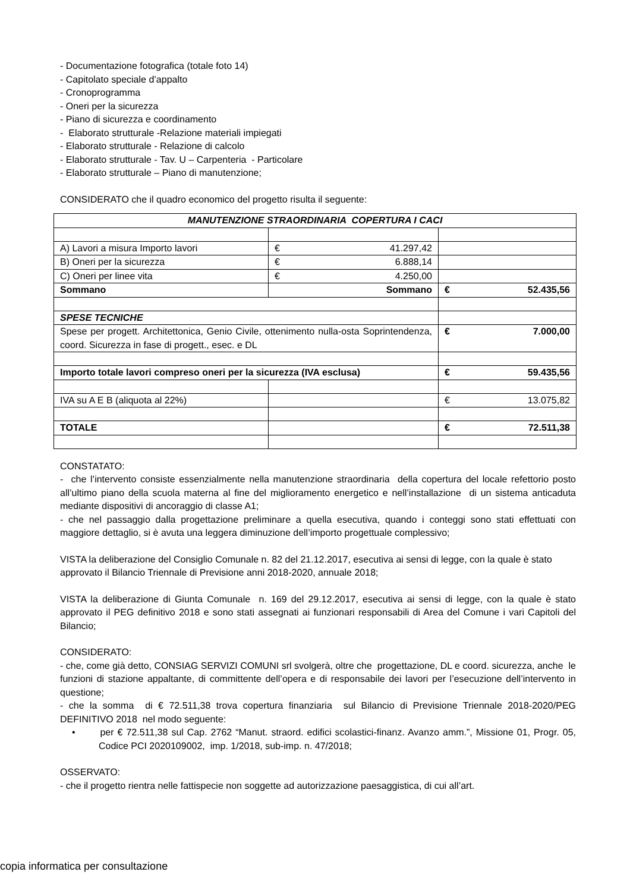- Documentazione fotografica (totale foto 14)
- Capitolato speciale d’appalto
- Cronoprogramma
- Oneri per la sicurezza
- Piano di sicurezza e coordinamento
- Elaborato strutturale -Relazione materiali impiegati
- Elaborato strutturale - Relazione di calcolo
- Elaborato strutturale - Tav. U – Carpenteria - Particolare
- Elaborato strutturale – Piano di manutenzione;
CONSIDERATO che il quadro economico del progetto risulta il seguente:
| MANUTENZIONE STRAORDINARIA COPERTURA I CACI | | |
| A) Lavori a misura Importo lavori | € 41.297,42 | |
| B) Oneri per la sicurezza | € 6.888,14 | |
| C) Oneri per linee vita | € 4.250,00 | |
| Sommano | Sommano | € 52.435,56 |
| SPESE TECNICHE | | |
| Spese per progett. Architettonica, Genio Civile, ottenimento nulla-osta Soprintendenza, coord. Sicurezza in fase di progett., esec. e DL | | € 7.000,00 |
| Importo totale lavori compreso oneri per la sicurezza (IVA esclusa) | | € 59.435,56 |
| IVA su A E B (aliquota al 22%) | | € 13.075,82 |
| TOTALE | | € 72.511,38 |
CONSTATATO:
- che l’intervento consiste essenzialmente nella manutenzione straordinaria della copertura del locale refettorio posto all’ultimo piano della scuola materna al fine del miglioramento energetico e nell’installazione di un sistema anticaduta mediante dispositivi di ancoraggio di classe A1;
- che nel passaggio dalla progettazione preliminare a quella esecutiva, quando i conteggi sono stati effettuati con maggiore dettaglio, si è avuta una leggera diminuzione dell’importo progettuale complessivo;
VISTA la deliberazione del Consiglio Comunale n. 82 del 21.12.2017, esecutiva ai sensi di legge, con la quale è stato approvato il Bilancio Triennale di Previsione anni 2018-2020, annuale 2018;
VISTA la deliberazione di Giunta Comunale n. 169 del 29.12.2017, esecutiva ai sensi di legge, con la quale è stato approvato il PEG definitivo 2018 e sono stati assegnati ai funzionari responsabili di Area del Comune i vari Capitoli del Bilancio;
CONSIDERATO:
- che, come già detto, CONSIAG SERVIZI COMUNI srl svolgerà, oltre che progettazione, DL e coord. sicurezza, anche le funzioni di stazione appaltante, di committente dell’opera e di responsabile dei lavori per l’esecuzione dell’intervento in questione;
- che la somma di € 72.511,38 trova copertura finanziaria sul Bilancio di Previsione Triennale 2018-2020/PEG DEFINITIVO 2018 nel modo seguente:
• per € 72.511,38 sul Cap. 2762 “Manut. straord. edifici scolastici-finanz. Avanzo amm.”, Missione 01, Progr. 05, Codice PCI 2020109002, imp. 1/2018, sub-imp. n. 47/2018;
OSSERVATO:
- che il progetto rientra nelle fattispecie non soggette ad autorizzazione paesaggistica, di cui all’art.
copia informatica per consultazione